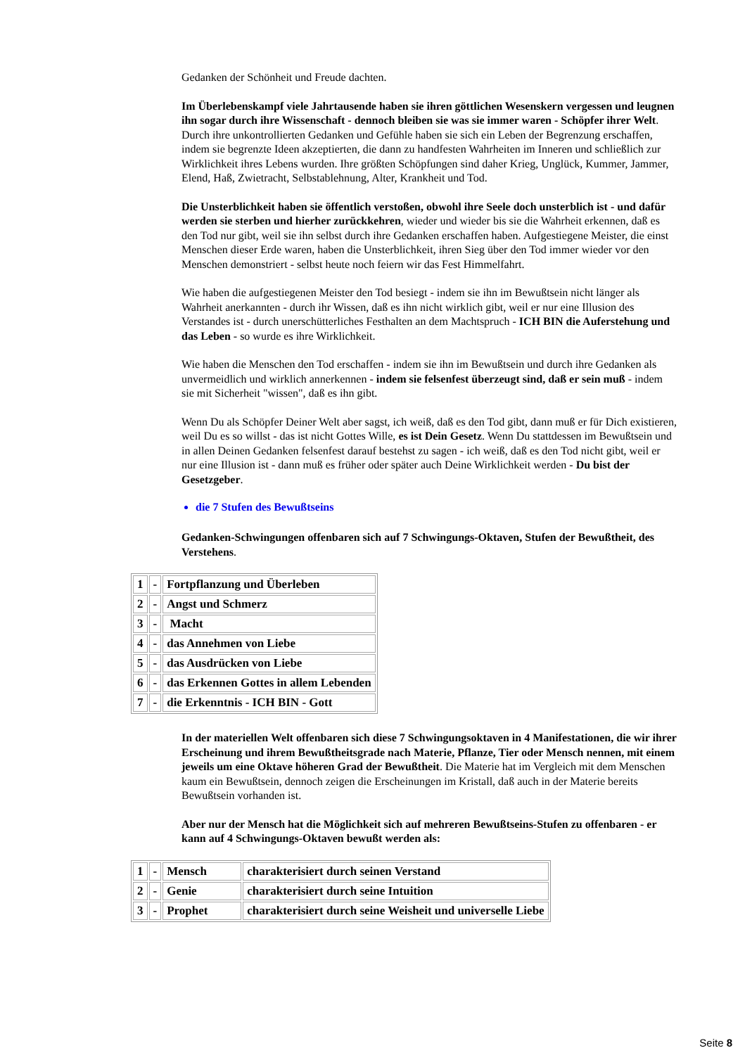Gedanken der Schönheit und Freude dachten.
Im Überlebenskampf viele Jahrtausende haben sie ihren göttlichen Wesenskern vergessen und leugnen ihn sogar durch ihre Wissenschaft - dennoch bleiben sie was sie immer waren - Schöpfer ihrer Welt. Durch ihre unkontrollierten Gedanken und Gefühle haben sie sich ein Leben der Begrenzung erschaffen, indem sie begrenzte Ideen akzeptierten, die dann zu handfesten Wahrheiten im Inneren und schließlich zur Wirklichkeit ihres Lebens wurden. Ihre größten Schöpfungen sind daher Krieg, Unglück, Kummer, Jammer, Elend, Haß, Zwietracht, Selbstablehnung, Alter, Krankheit und Tod.
Die Unsterblichkeit haben sie öffentlich verstoßen, obwohl ihre Seele doch unsterblich ist - und dafür werden sie sterben und hierher zurückkehren, wieder und wieder bis sie die Wahrheit erkennen, daß es den Tod nur gibt, weil sie ihn selbst durch ihre Gedanken erschaffen haben. Aufgestiegene Meister, die einst Menschen dieser Erde waren, haben die Unsterblichkeit, ihren Sieg über den Tod immer wieder vor den Menschen demonstriert - selbst heute noch feiern wir das Fest Himmelfahrt.
Wie haben die aufgestiegenen Meister den Tod besiegt - indem sie ihn im Bewußtsein nicht länger als Wahrheit anerkannten - durch ihr Wissen, daß es ihn nicht wirklich gibt, weil er nur eine Illusion des Verstandes ist - durch unerschütterliches Festhalten an dem Machtspruch - ICH BIN die Auferstehung und das Leben - so wurde es ihre Wirklichkeit.
Wie haben die Menschen den Tod erschaffen - indem sie ihn im Bewußtsein und durch ihre Gedanken als unvermeidlich und wirklich annerkennen - indem sie felsenfest überzeugt sind, daß er sein muß - indem sie mit Sicherheit "wissen", daß es ihn gibt.
Wenn Du als Schöpfer Deiner Welt aber sagst, ich weiß, daß es den Tod gibt, dann muß er für Dich existieren, weil Du es so willst - das ist nicht Gottes Wille, es ist Dein Gesetz. Wenn Du stattdessen im Bewußtsein und in allen Deinen Gedanken felsenfest darauf bestehst zu sagen - ich weiß, daß es den Tod nicht gibt, weil er nur eine Illusion ist - dann muß es früher oder später auch Deine Wirklichkeit werden - Du bist der Gesetzgeber.
die 7 Stufen des Bewußtseins
Gedanken-Schwingungen offenbaren sich auf 7 Schwingungs-Oktaven, Stufen der Bewußtheit, des Verstehens.
| 1 | - | Fortpflanzung und Überleben |
| 2 | - | Angst und Schmerz |
| 3 | - | Macht |
| 4 | - | das Annehmen von Liebe |
| 5 | - | das Ausdrücken von Liebe |
| 6 | - | das Erkennen Gottes in allem Lebenden |
| 7 | - | die Erkenntnis - ICH BIN - Gott |
In der materiellen Welt offenbaren sich diese 7 Schwingungsoktaven in 4 Manifestationen, die wir ihrer Erscheinung und ihrem Bewußtheitsgrade nach Materie, Pflanze, Tier oder Mensch nennen, mit einem jeweils um eine Oktave höheren Grad der Bewußtheit. Die Materie hat im Vergleich mit dem Menschen kaum ein Bewußtsein, dennoch zeigen die Erscheinungen im Kristall, daß auch in der Materie bereits Bewußtsein vorhanden ist.
Aber nur der Mensch hat die Möglichkeit sich auf mehreren Bewußtseins-Stufen zu offenbaren - er kann auf 4 Schwingungs-Oktaven bewußt werden als:
| 1 | - | Mensch | charakterisiert durch seinen Verstand |
| 2 | - | Genie | charakterisiert durch seine Intuition |
| 3 | - | Prophet | charakterisiert durch seine Weisheit und universelle Liebe |
Seite 8